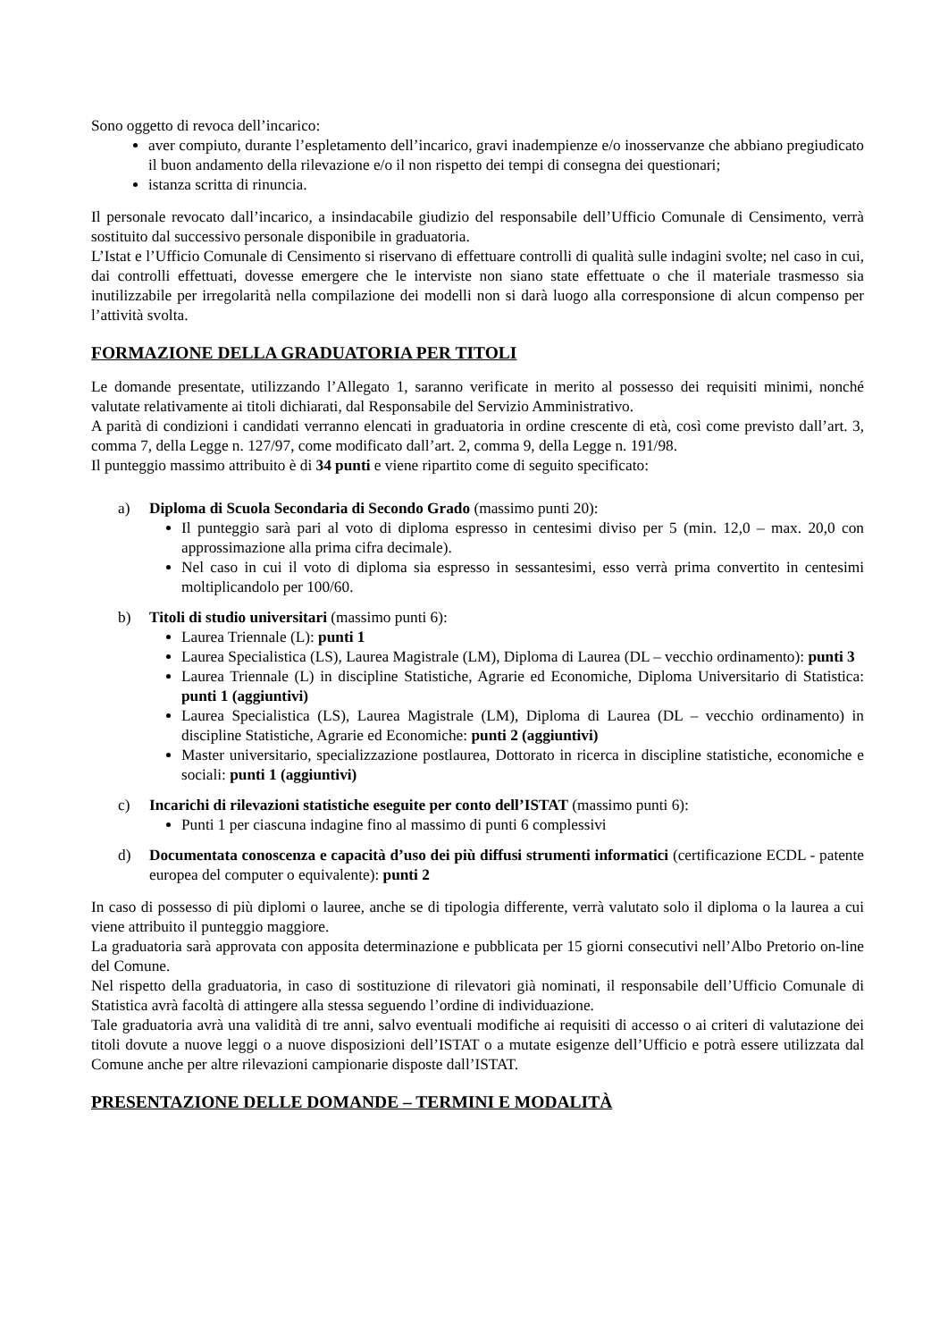Sono oggetto di revoca dell’incarico:
aver compiuto, durante l’espletamento dell’incarico, gravi inadempienze e/o inosservanze che abbiano pregiudicato il buon andamento della rilevazione e/o il non rispetto dei tempi di consegna dei questionari;
istanza scritta di rinuncia.
Il personale revocato dall’incarico, a insindacabile giudizio del responsabile dell’Ufficio Comunale di Censimento, verrà sostituito dal successivo personale disponibile in graduatoria.
L’Istat e l’Ufficio Comunale di Censimento si riservano di effettuare controlli di qualità sulle indagini svolte; nel caso in cui, dai controlli effettuati, dovesse emergere che le interviste non siano state effettuate o che il materiale trasmesso sia inutilizzabile per irregolarità nella compilazione dei modelli non si darà luogo alla corresponsione di alcun compenso per l’attività svolta.
FORMAZIONE DELLA GRADUATORIA PER TITOLI
Le domande presentate, utilizzando l’Allegato 1, saranno verificate in merito al possesso dei requisiti minimi, nonché valutate relativamente ai titoli dichiarati, dal Responsabile del Servizio Amministrativo.
A parità di condizioni i candidati verranno elencati in graduatoria in ordine crescente di età, così come previsto dall’art. 3, comma 7, della Legge n. 127/97, come modificato dall’art. 2, comma 9, della Legge n. 191/98.
Il punteggio massimo attribuito è di 34 punti e viene ripartito come di seguito specificato:
a) Diploma di Scuola Secondaria di Secondo Grado (massimo punti 20):
Il punteggio sarà pari al voto di diploma espresso in centesimi diviso per 5 (min. 12,0 – max. 20,0 con approssimazione alla prima cifra decimale).
Nel caso in cui il voto di diploma sia espresso in sessantesimi, esso verrà prima convertito in centesimi moltiplicandolo per 100/60.
b) Titoli di studio universitari (massimo punti 6):
Laurea Triennale (L): punti 1
Laurea Specialistica (LS), Laurea Magistrale (LM), Diploma di Laurea (DL – vecchio ordinamento): punti 3
Laurea Triennale (L) in discipline Statistiche, Agrarie ed Economiche, Diploma Universitario di Statistica: punti 1 (aggiuntivi)
Laurea Specialistica (LS), Laurea Magistrale (LM), Diploma di Laurea (DL – vecchio ordinamento) in discipline Statistiche, Agrarie ed Economiche: punti 2 (aggiuntivi)
Master universitario, specializzazione postlaurea, Dottorato in ricerca in discipline statistiche, economiche e sociali: punti 1 (aggiuntivi)
c) Incarichi di rilevazioni statistiche eseguite per conto dell’ISTAT (massimo punti 6):
Punti 1 per ciascuna indagine fino al massimo di punti 6 complessivi
d) Documentata conoscenza e capacità d’uso dei più diffusi strumenti informatici (certificazione ECDL - patente europea del computer o equivalente): punti 2
In caso di possesso di più diplomi o lauree, anche se di tipologia differente, verrà valutato solo il diploma o la laurea a cui viene attribuito il punteggio maggiore.
La graduatoria sarà approvata con apposita determinazione e pubblicata per 15 giorni consecutivi nell’Albo Pretorio on-line del Comune.
Nel rispetto della graduatoria, in caso di sostituzione di rilevatori già nominati, il responsabile dell’Ufficio Comunale di Statistica avrà facoltà di attingere alla stessa seguendo l’ordine di individuazione.
Tale graduatoria avrà una validità di tre anni, salvo eventuali modifiche ai requisiti di accesso o ai criteri di valutazione dei titoli dovute a nuove leggi o a nuove disposizioni dell’ISTAT o a mutate esigenze dell’Ufficio e potrà essere utilizzata dal Comune anche per altre rilevazioni campionarie disposte dall’ISTAT.
PRESENTAZIONE DELLE DOMANDE – TERMINI E MODALITÀ